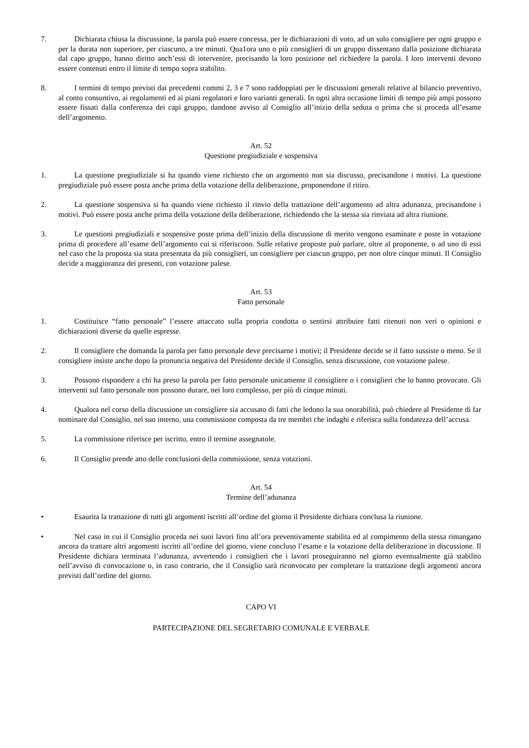7. Dichiarata chiusa la discussione, la parola può essere concessa, per le dichiarazioni di voto, ad un solo consigliere per ogni gruppo e per la durata non superiore, per ciascuno, a tre minuti. Qua1ora uno o più consiglieri di un gruppo dissentano dalla posizione dichiarata dal capo gruppo, hanno diritto anch’essi di intervenire, precisando la loro posizione nel richiedere la parola. I loro interventi devono essere contenuti entro il limite di tempo sopra stabilito.
8. I termini di tempo previsti dai precedenti commi 2, 3 e 7 sono raddoppiati per le discussioni generali relative al bilancio preventivo, al conto consuntivo, ai regolamenti ed ai piani regolatori e loro varianti generali. In ogni altra occasione limiti di tempo più ampi possono essere fissati dalla conferenza dei capi gruppo, dandone avviso al Consiglio all’inizio della seduta o prima che si proceda all’esame dell’argomento.
Art. 52
Questione pregiudiziale e sospensiva
1. La questione pregiudiziale si ha quando viene richiesto che un argomento non sia discusso, precisandone i motivi. La questione pregiudiziale può essere posta anche prima della votazione della deliberazione, proponendone il ritiro.
2. La questione sospensiva si ha quando viene richiesto il rinvio della trattazione dell’argomento ad altra adunanza, precisandone i motivi. Può essere posta anche prima della votazione della deliberazione, richiedendo che la stessa sia rinviata ad altra riunione.
3. Le questioni pregiudiziali e sospensive poste prima dell’inizio della discussione di merito vengono esaminate e poste in votazione prima di procedere all’esame dell’argomento cui si riferiscono. Sulle relative proposte può parlare, oltre al proponente, o ad uno di essi nel caso che la proposta sia stata presentata da più consiglieri, un consigliere per ciascun gruppo, per non oltre cinque minuti. Il Consiglio decide a maggioranza dei presenti, con votazione palese.
Art. 53
Fatto personale
1. Costituisce “fatto personale” l’essere attaccato sulla propria condotta o sentirsi attribuire fatti ritenuti non veri o opinioni e dichiarazioni diverse da quelle espresse.
2. Il consigliere che domanda la parola per fatto personale deve precisarne i motivi; il Presidente decide se il fatto sussiste o meno. Se il consigliere insiste anche dopo la pronuncia negativa del Presidente decide il Consiglio, senza discussione, con votazione palese.
3. Possono rispondere a chi ha preso la parola per fatto personale unicamente il consigliere o i consiglieri che lo hanno provocato. Gli interventi sul fatto personale non possono durare, nei loro complesso, per più di cinque minuti.
4. Qualora nel corso della discussione un consigliere sia accusato di fatti che ledono la sua onorabilità, può chiedere al Presidente di far nominare dal Consiglio, nel suo interno, una commissione composta da tre membri che indaghi e riferisca sulla fondatezza dell’accusa.
5. La commissione riferisce per iscritto, entro il termine assegnatole.
6. Il Consiglio prende atto delle conclusioni della commissione, senza votazioni.
Art. 54
Termine dell’adunanza
• Esaurita la trattazione di tutti gli argomenti iscritti all’ordine del giorno il Presidente dichiara conclusa la riunione.
• Nel caso in cui il Consiglio proceda nei suoi lavori fino all’ora preventivamente stabilita ed al compimento della stessa rimangano ancora da trattare altri argomenti iscritti all’ordine del giorno, viene concluso l’esame e la votazione della deliberazione in discussione. Il Presidente dichiara terminata l’adunanza, avvertendo i consiglieri che i lavori proseguiranno nel giorno eventualmente già stabilito nell’avviso di convocazione o, in caso contrario, che il Consiglio sarà riconvocato per completare la trattazione degli argomenti ancora previsti dall’ordine del giorno.
CAPO VI
PARTECIPAZIONE DEL SEGRETARIO COMUNALE E VERBALE